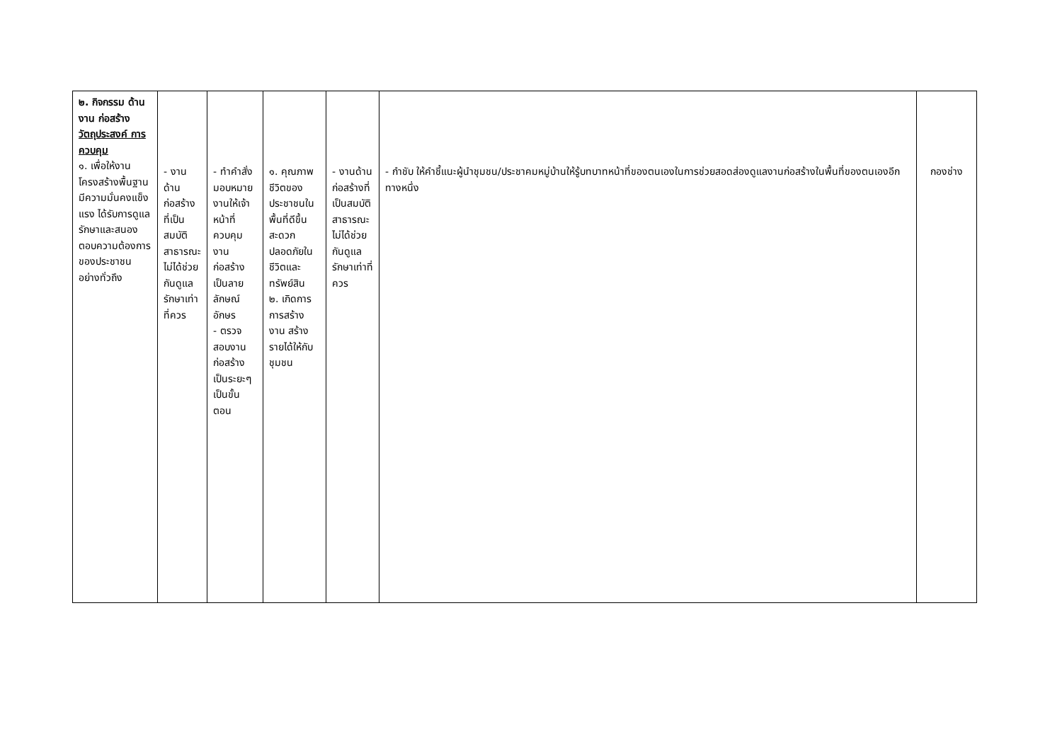| ๒. กิจกรรม ด้านงาน ก่อสร้าง วัตถุประสงค์ การควบคุม ๑. เพื่อให้งานโครงสร้างพื้นฐานมีความมั่นคงแข็งแรง ได้รับการดูแลรักษาและสนองตอบความต้องการของประชาชนอย่างทั่วถึง | - งานด้านก่อสร้างที่เป็นสมบัติสาธารณะไม่ได้ช่วยกันดูแลรักษาเท่าที่ควร | - ทำคำสั่งมอบหมายงานให้เจ้าหน้าที่ควบคุมงานก่อสร้างเป็นลายลักษณ์อักษร - ตรวจสอบงานก่อสร้างเป็นระยะๆ เป็นขั้นตอน | ๑. คุณภาพชีวิตของประชาชนในพื้นที่ดีขึ้น สะดวก ปลอดภัยในชีวิตและทรัพย์สิน ๒. เกิดการการสร้างงาน สร้างรายได้ให้กับชุมชน | - งานด้านก่อสร้างที่เป็นสมบัติสาธารณะไม่ได้ช่วยกันดูแลรักษาเท่าที่ควร | - กำชับ ให้คำชี้แนะผู้นำชุมชน/ประชาคมหมู่บ้านให้รู้บทบาทหน้าที่ของตนเองในการช่วยสอดส่องดูแลงานก่อสร้างในพื้นที่ของตนเองอีกทางหนึ่ง | กองช่าง |